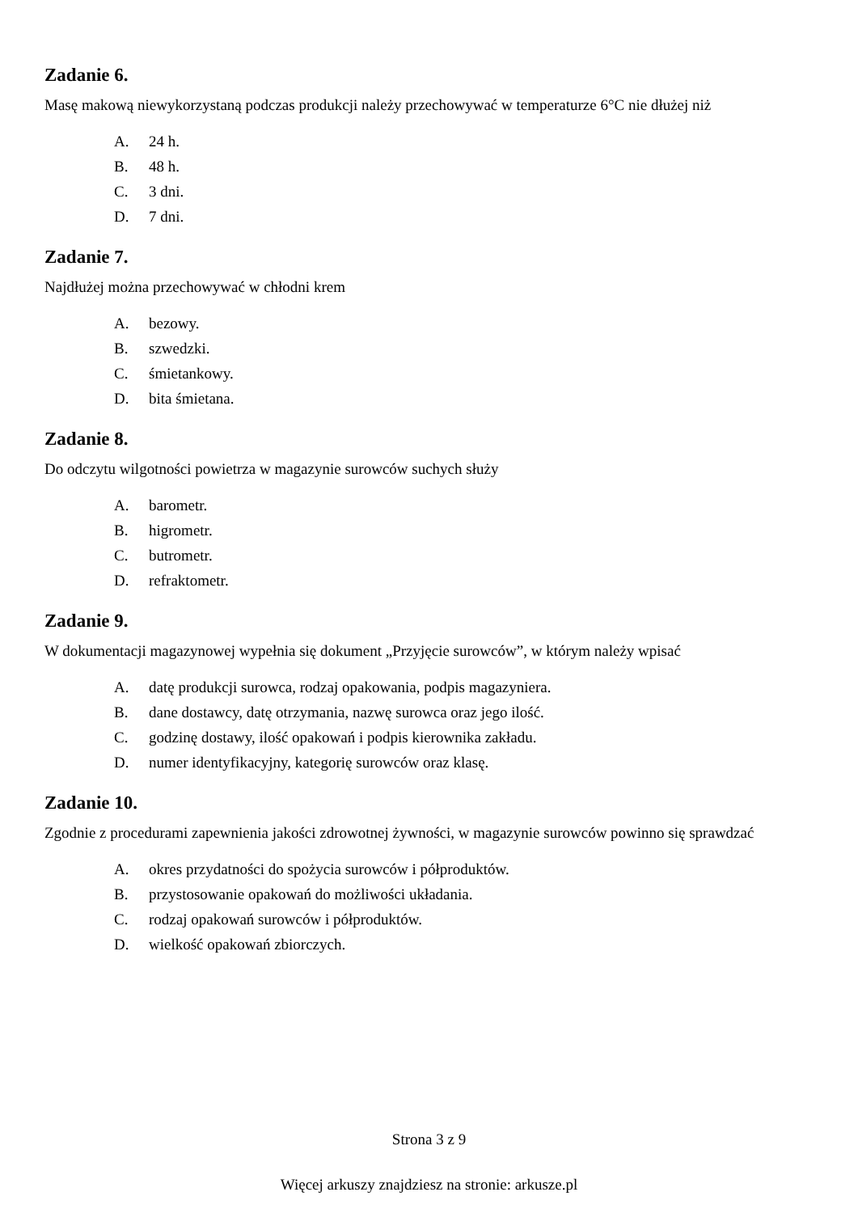Zadanie 6.
Masę makową niewykorzystaną podczas produkcji należy przechowywać w temperaturze 6°C nie dłużej niż
A. 24 h.
B. 48 h.
C. 3 dni.
D. 7 dni.
Zadanie 7.
Najdłużej można przechowywać w chłodni krem
A. bezowy.
B. szwedzki.
C. śmietankowy.
D. bita śmietana.
Zadanie 8.
Do odczytu wilgotności powietrza w magazynie surowców suchych służy
A. barometr.
B. higrometr.
C. butrometr.
D. refraktometr.
Zadanie 9.
W dokumentacji magazynowej wypełnia się dokument „Przyjęcie surowców”, w którym należy wpisać
A. datę produkcji surowca, rodzaj opakowania, podpis magazyniera.
B. dane dostawcy, datę otrzymania, nazwę surowca oraz jego ilość.
C. godzinę dostawy, ilość opakowań i podpis kierownika zakładu.
D. numer identyfikacyjny, kategorię surowców oraz klasę.
Zadanie 10.
Zgodnie z procedurami zapewnienia jakości zdrowotnej żywności, w magazynie surowców powinno się sprawdzać
A. okres przydatności do spożycia surowców i półproduktów.
B. przystosowanie opakowań do możliwości układania.
C. rodzaj opakowań surowców i półproduktów.
D. wielkość opakowań zbiorczych.
Strona 3 z 9
Więcej arkuszy znajdziesz na stronie: arkusze.pl